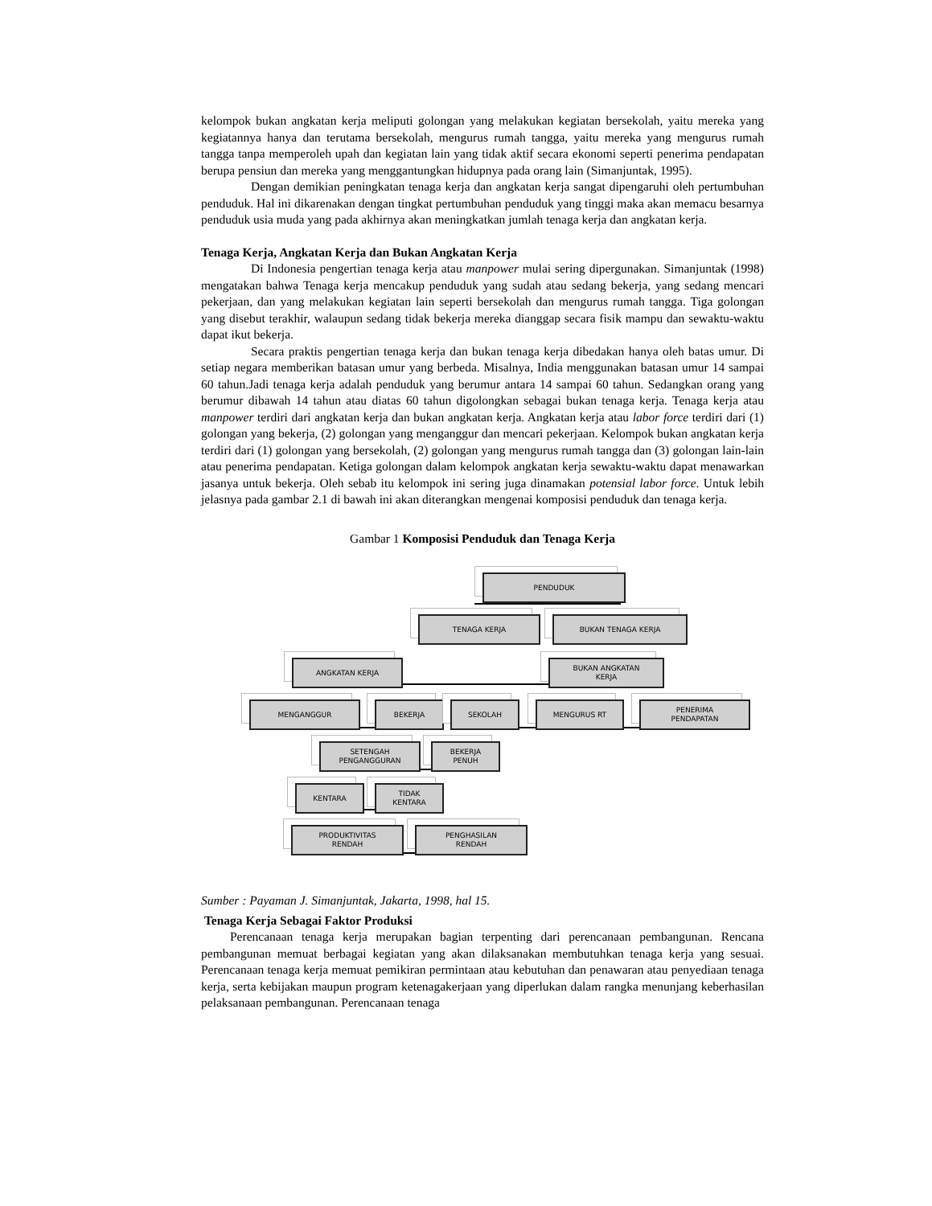kelompok bukan angkatan kerja meliputi golongan yang melakukan kegiatan bersekolah, yaitu mereka yang kegiatannya hanya dan terutama bersekolah, mengurus rumah tangga, yaitu mereka yang mengurus rumah tangga tanpa memperoleh upah dan kegiatan lain yang tidak aktif secara ekonomi seperti penerima pendapatan berupa pensiun dan mereka yang menggantungkan hidupnya pada orang lain (Simanjuntak, 1995).
Dengan demikian peningkatan tenaga kerja dan angkatan kerja sangat dipengaruhi oleh pertumbuhan penduduk. Hal ini dikarenakan dengan tingkat pertumbuhan penduduk yang tinggi maka akan memacu besarnya penduduk usia muda yang pada akhirnya akan meningkatkan jumlah tenaga kerja dan angkatan kerja.
Tenaga Kerja, Angkatan Kerja dan Bukan Angkatan Kerja
Di Indonesia pengertian tenaga kerja atau manpower mulai sering dipergunakan. Simanjuntak (1998) mengatakan bahwa Tenaga kerja mencakup penduduk yang sudah atau sedang bekerja, yang sedang mencari pekerjaan, dan yang melakukan kegiatan lain seperti bersekolah dan mengurus rumah tangga. Tiga golongan yang disebut terakhir, walaupun sedang tidak bekerja mereka dianggap secara fisik mampu dan sewaktu-waktu dapat ikut bekerja.
Secara praktis pengertian tenaga kerja dan bukan tenaga kerja dibedakan hanya oleh batas umur. Di setiap negara memberikan batasan umur yang berbeda. Misalnya, India menggunakan batasan umur 14 sampai 60 tahun.Jadi tenaga kerja adalah penduduk yang berumur antara 14 sampai 60 tahun. Sedangkan orang yang berumur dibawah 14 tahun atau diatas 60 tahun digolongkan sebagai bukan tenaga kerja. Tenaga kerja atau manpower terdiri dari angkatan kerja dan bukan angkatan kerja. Angkatan kerja atau labor force terdiri dari (1) golongan yang bekerja, (2) golongan yang menganggur dan mencari pekerjaan. Kelompok bukan angkatan kerja terdiri dari (1) golongan yang bersekolah, (2) golongan yang mengurus rumah tangga dan (3) golongan lain-lain atau penerima pendapatan. Ketiga golongan dalam kelompok angkatan kerja sewaktu-waktu dapat menawarkan jasanya untuk bekerja. Oleh sebab itu kelompok ini sering juga dinamakan potensial labor force. Untuk lebih jelasnya pada gambar 2.1 di bawah ini akan diterangkan mengenai komposisi penduduk dan tenaga kerja.
Gambar 1 Komposisi Penduduk dan Tenaga Kerja
PENDUDUK
TENAGA KERJA BUKAN TENAGA KERJA
ANGKATAN KERJA
BUKAN ANGKATAN
KERJA
MENGANGGUR BEKERJA SEKOLAH MENGURUS RT
PENERIMA
PENDAPATAN
SETENGAH
PENGANGGURAN
BEKERJA
PENUH
KENTARA
TIDAK
KENTARA
PRODUKTIVITAS
RENDAH
PENGHASILAN
RENDAH
Sumber : Payaman J. Simanjuntak, Jakarta, 1998, hal 15.
Tenaga Kerja Sebagai Faktor Produksi
Perencanaan tenaga kerja merupakan bagian terpenting dari perencanaan pembangunan. Rencana pembangunan memuat berbagai kegiatan yang akan dilaksanakan membutuhkan tenaga kerja yang sesuai. Perencanaan tenaga kerja memuat pemikiran permintaan atau kebutuhan dan penawaran atau penyediaan tenaga kerja, serta kebijakan maupun program ketenagakerjaan yang diperlukan dalam rangka menunjang keberhasilan pelaksanaan pembangunan. Perencanaan tenaga